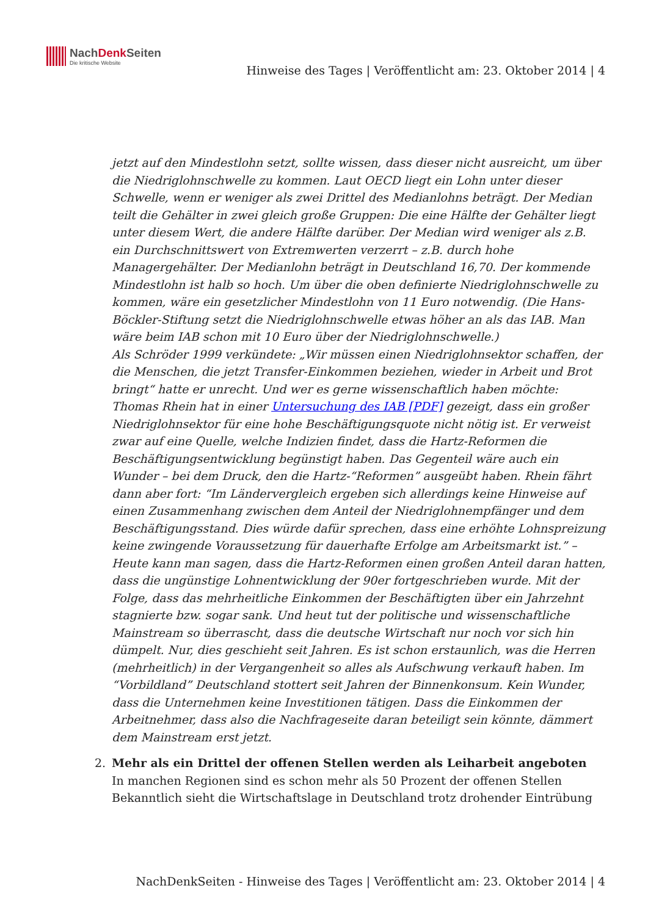NachDenk Seiten
Die kritische Website
Hinweise des Tages | Veröffentlicht am: 23. Oktober 2014 | 4
jetzt auf den Mindestlohn setzt, sollte wissen, dass dieser nicht ausreicht, um über die Niedriglohnschwelle zu kommen. Laut OECD liegt ein Lohn unter dieser Schwelle, wenn er weniger als zwei Drittel des Medianlohns beträgt. Der Median teilt die Gehälter in zwei gleich große Gruppen: Die eine Hälfte der Gehälter liegt unter diesem Wert, die andere Hälfte darüber. Der Median wird weniger als z.B. ein Durchschnittswert von Extremwerten verzerrt – z.B. durch hohe Managergehälter. Der Medianlohn beträgt in Deutschland 16,70. Der kommende Mindestlohn ist halb so hoch. Um über die oben definierte Niedriglohnschwelle zu kommen, wäre ein gesetzlicher Mindestlohn von 11 Euro notwendig. (Die Hans-Böckler-Stiftung setzt die Niedriglohnschwelle etwas höher an als das IAB. Man wäre beim IAB schon mit 10 Euro über der Niedriglohnschwelle.)
Als Schröder 1999 verkündete: „Wir müssen einen Niedriglohnsektor schaffen, der die Menschen, die jetzt Transfer-Einkommen beziehen, wieder in Arbeit und Brot bringt“ hatte er unrecht. Und wer es gerne wissenschaftlich haben möchte: Thomas Rhein hat in einer Untersuchung des IAB [PDF] gezeigt, dass ein großer Niedriglohnsektor für eine hohe Beschäftigungsquote nicht nötig ist. Er verweist zwar auf eine Quelle, welche Indizien findet, dass die Hartz-Reformen die Beschäftigungsentwicklung begünstigt haben. Das Gegenteil wäre auch ein Wunder – bei dem Druck, den die Hartz-“Reformen” ausgeübt haben. Rhein fährt dann aber fort: “Im Ländervergleich ergeben sich allerdings keine Hinweise auf einen Zusammenhang zwischen dem Anteil der Niedriglohnempfänger und dem Beschäftigungsstand. Dies würde dafür sprechen, dass eine erhöhte Lohnspreizung keine zwingende Voraussetzung für dauerhafte Erfolge am Arbeitsmarkt ist.” – Heute kann man sagen, dass die Hartz-Reformen einen großen Anteil daran hatten, dass die ungünstige Lohnentwicklung der 90er fortgeschrieben wurde. Mit der Folge, dass das mehrheitliche Einkommen der Beschäftigten über ein Jahrzehnt stagnierte bzw. sogar sank. Und heut tut der politische und wissenschaftliche Mainstream so überrascht, dass die deutsche Wirtschaft nur noch vor sich hin dümpelt. Nur, dies geschieht seit Jahren. Es ist schon erstaunlich, was die Herren (mehrheitlich) in der Vergangenheit so alles als Aufschwung verkauft haben. Im “Vorbildland” Deutschland stottert seit Jahren der Binnenkonsum. Kein Wunder, dass die Unternehmen keine Investitionen tätigen. Dass die Einkommen der Arbeitnehmer, dass also die Nachfrageseite daran beteiligt sein könnte, dämmert dem Mainstream erst jetzt.
2. Mehr als ein Drittel der offenen Stellen werden als Leiharbeit angeboten
In manchen Regionen sind es schon mehr als 50 Prozent der offenen Stellen
Bekanntlich sieht die Wirtschaftslage in Deutschland trotz drohender Eintrübung
NachDenkSeiten - Hinweise des Tages | Veröffentlicht am: 23. Oktober 2014 | 4